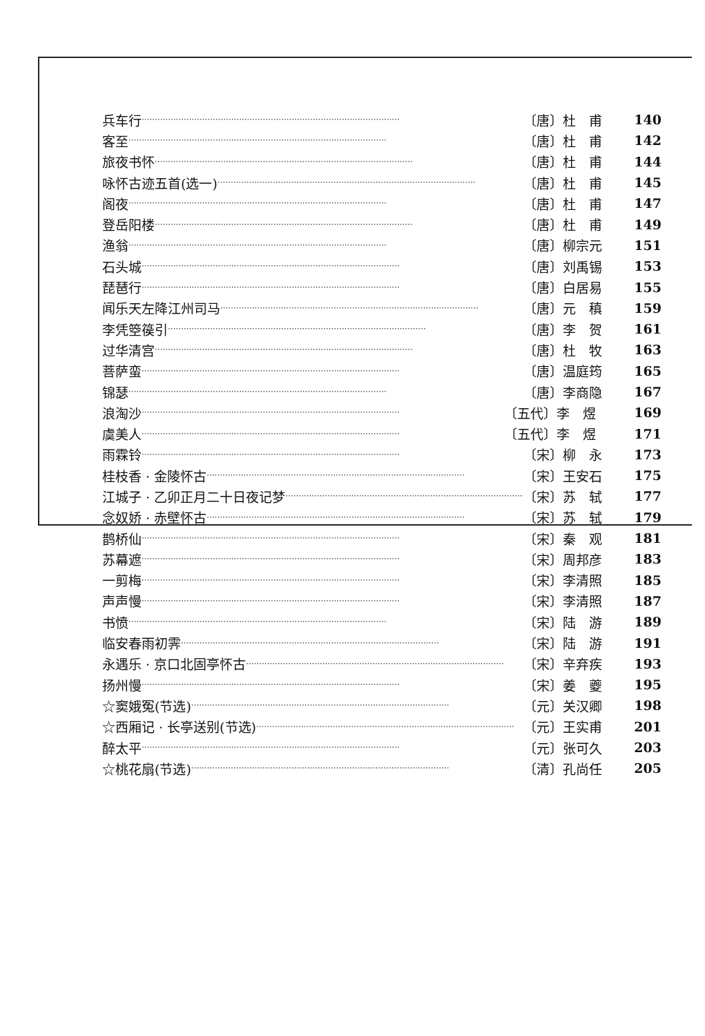兵车行 ·································································································· 〔唐〕杜　甫 140
客至 ·································································································· 〔唐〕杜　甫 142
旅夜书怀 ·································································································· 〔唐〕杜　甫 144
咏怀古迹五首(选一) ·································································································· 〔唐〕杜　甫 145
阁夜 ·································································································· 〔唐〕杜　甫 147
登岳阳楼 ·································································································· 〔唐〕杜　甫 149
渔翁 ·································································································· 〔唐〕柳宗元 151
石头城 ·································································································· 〔唐〕刘禹锡 153
琵琶行 ·································································································· 〔唐〕白居易 155
闻乐天左降江州司马 ·································································································· 〔唐〕元　稹 159
李凭箜篌引 ·································································································· 〔唐〕李　贺 161
过华清宫 ·································································································· 〔唐〕杜　牧 163
菩萨蛮 ·································································································· 〔唐〕温庭筠 165
锦瑟 ·································································································· 〔唐〕李商隐 167
浪淘沙 ·································································································· 〔五代〕李　煜 169
虞美人 ·································································································· 〔五代〕李　煜 171
雨霖铃 ·································································································· 〔宋〕柳　永 173
桂枝香 · 金陵怀古 ·································································································· 〔宋〕王安石 175
江城子 · 乙卯正月二十日夜记梦 ·································································································· 〔宋〕苏　轼 177
念奴娇 · 赤壁怀古 ·································································································· 〔宋〕苏　轼 179
鹊桥仙 ·································································································· 〔宋〕秦　观 181
苏幕遮 ·································································································· 〔宋〕周邦彦 183
一剪梅 ·································································································· 〔宋〕李清照 185
声声慢 ·································································································· 〔宋〕李清照 187
书愤 ·································································································· 〔宋〕陆　游 189
临安春雨初霁 ·································································································· 〔宋〕陆　游 191
永遇乐 · 京口北固亭怀古 ·································································································· 〔宋〕辛弃疾 193
扬州慢 ·································································································· 〔宋〕姜　夔 195
☆窦娥冤(节选) ·································································································· 〔元〕关汉卿 198
☆西厢记 · 长亭送别(节选) ·································································································· 〔元〕王实甫 201
醉太平 ·································································································· 〔元〕张可久 203
☆桃花扇(节选) ·································································································· 〔清〕孔尚任 205